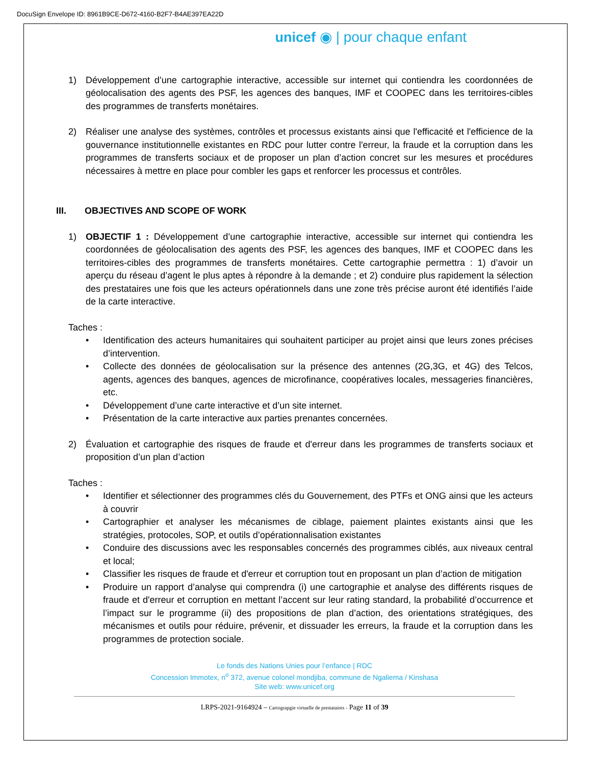DocuSign Envelope ID: 8961B9CE-D672-4160-B2F7-B4AE397EA22D
unicef ◉ | pour chaque enfant
1) Développement d’une cartographie interactive, accessible sur internet qui contiendra les coordonnées de géolocalisation des agents des PSF, les agences des banques, IMF et COOPEC dans les territoires-cibles des programmes de transferts monétaires.
2) Réaliser une analyse des systèmes, contrôles et processus existants ainsi que l'efficacité et l'efficience de la gouvernance institutionnelle existantes en RDC pour lutter contre l'erreur, la fraude et la corruption dans les programmes de transferts sociaux et de proposer un plan d’action concret sur les mesures et procédures nécessaires à mettre en place pour combler les gaps et renforcer les processus et contrôles.
III. OBJECTIVES AND SCOPE OF WORK
1) OBJECTIF 1 : Développement d’une cartographie interactive, accessible sur internet qui contiendra les coordonnées de géolocalisation des agents des PSF, les agences des banques, IMF et COOPEC dans les territoires-cibles des programmes de transferts monétaires. Cette cartographie permettra : 1) d’avoir un aperçu du réseau d’agent le plus aptes à répondre à la demande ; et 2) conduire plus rapidement la sélection des prestataires une fois que les acteurs opérationnels dans une zone très précise auront été identifiés l’aide de la carte interactive.
Taches :
• Identification des acteurs humanitaires qui souhaitent participer au projet ainsi que leurs zones précises d’intervention.
• Collecte des données de géolocalisation sur la présence des antennes (2G,3G, et 4G) des Telcos, agents, agences des banques, agences de microfinance, coopératives locales, messageries financières, etc.
• Développement d’une carte interactive et d’un site internet.
• Présentation de la carte interactive aux parties prenantes concernées.
2) Évaluation et cartographie des risques de fraude et d'erreur dans les programmes de transferts sociaux et proposition d’un plan d’action
Taches :
• Identifier et sélectionner des programmes clés du Gouvernement, des PTFs et ONG ainsi que les acteurs à couvrir
• Cartographier et analyser les mécanismes de ciblage, paiement plaintes existants ainsi que les stratégies, protocoles, SOP, et outils d’opérationnalisation existantes
• Conduire des discussions avec les responsables concernés des programmes ciblés, aux niveaux central et local;
• Classifier les risques de fraude et d'erreur et corruption tout en proposant un plan d’action de mitigation
• Produire un rapport d’analyse qui comprendra (i) une cartographie et analyse des différents risques de fraude et d'erreur et corruption en mettant l’accent sur leur rating standard, la probabilité d’occurrence et l’impact sur le programme (ii) des propositions de plan d’action, des orientations stratégiques, des mécanismes et outils pour réduire, prévenir, et dissuader les erreurs, la fraude et la corruption dans les programmes de protection sociale.
Le fonds des Nations Unies pour l’enfance | RDC
Concession Immotex, n<sup>o</sup> 372, avenue colonel mondjiba, commune de Ngaliema / Kinshasa
Site web: www.unicef.org
LRPS-2021-9164924 – Cartograpgie virtuelle de prestataires - Page 11 of 39